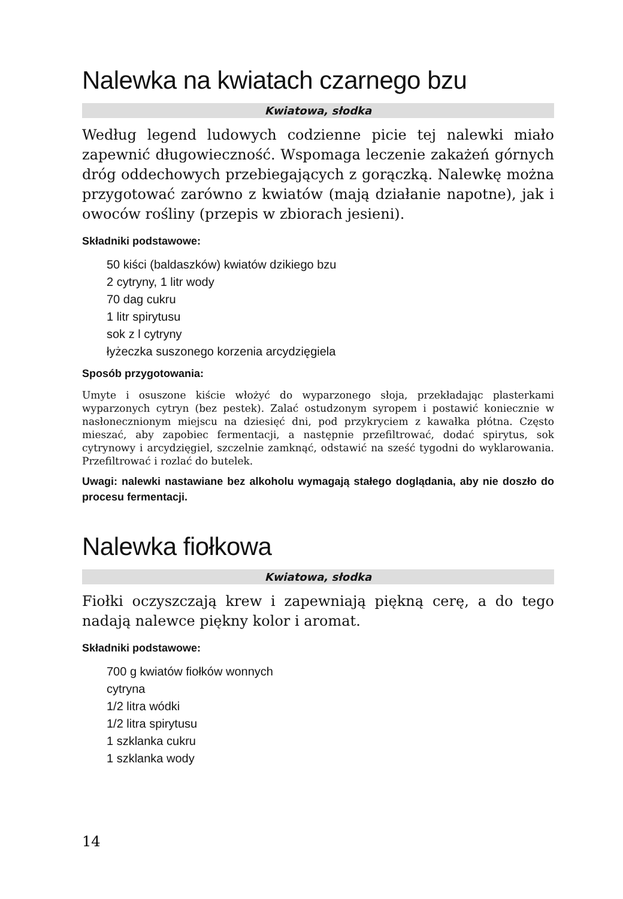Nalewka na kwiatach czarnego bzu
Kwiatowa, słodka
Według legend ludowych codzienne picie tej nalewki miało zapewnić długowieczność. Wspomaga leczenie zakażeń górnych dróg oddechowych przebiegających z gorączką. Nalewkę można przygotować zarówno z kwiatów (mają działanie napotne), jak i owoców rośliny (przepis w zbiorach jesieni).
Składniki podstawowe:
50 kiści (baldaszków) kwiatów dzikiego bzu
2 cytryny, 1 litr wody
70 dag cukru
1 litr spirytusu
sok z l cytryny
łyżeczka suszonego korzenia arcydzięgiela
Sposób przygotowania:
Umyte i osuszone kiście włożyć do wyparzonego słoja, przekładając plasterkami wyparzonych cytryn (bez pestek). Zalać ostudzonym syropem i postawić koniecznie w nasłonecznionym miejscu na dziesięć dni, pod przykryciem z kawałka płótna. Często mieszać, aby zapobiec fermentacji, a następnie przefiltrować, dodać spirytus, sok cytrynowy i arcydzięgiel, szczelnie zamknąć, odstawić na sześć tygodni do wyklarowania. Przefiltrować i rozlać do butelek.
Uwagi: nalewki nastawiane bez alkoholu wymagają stałego doglądania, aby nie doszło do procesu fermentacji.
Nalewka fiołkowa
Kwiatowa, słodka
Fiołki oczyszczają krew i zapewniają piękną cerę, a do tego nadają nalewce piękny kolor i aromat.
Składniki podstawowe:
700 g kwiatów fiołków wonnych
cytryna
1/2 litra wódki
1/2 litra spirytusu
1 szklanka cukru
1 szklanka wody
14